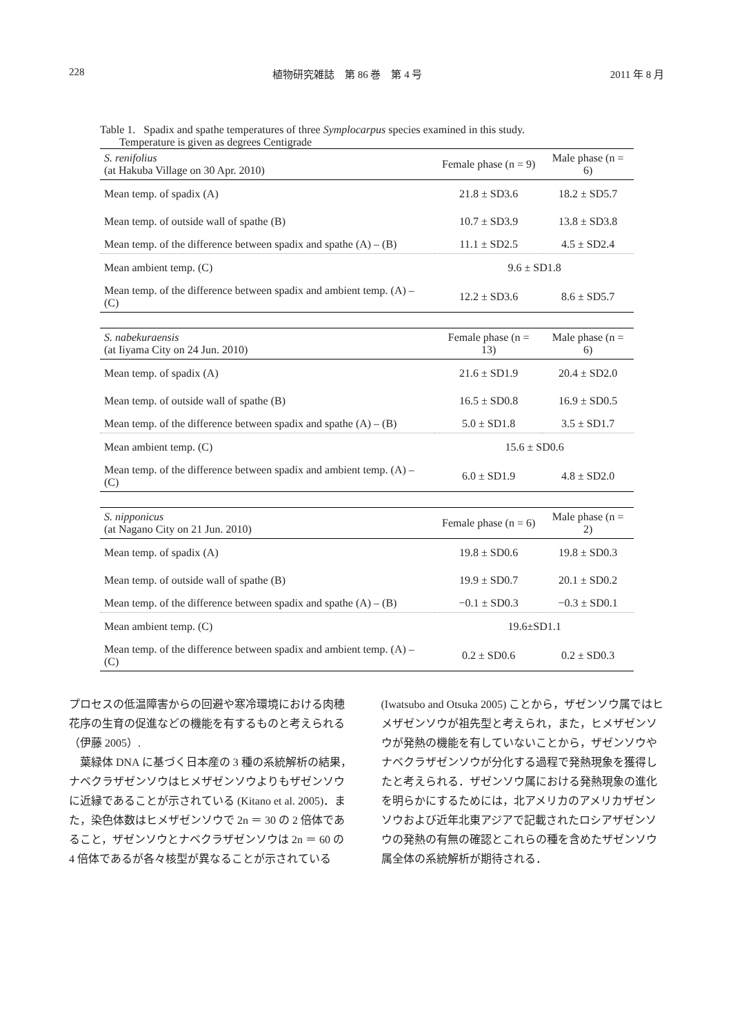228 植物研究雑誌　第 86 巻　第 4 号 2011 年 8 月
Table 1. Spadix and spathe temperatures of three Symplocarpus species examined in this study.
Temperature is given as degrees Centigrade
| S. renifolius (at Hakuba Village on 30 Apr. 2010) | Female phase (n = 9) | Male phase (n = 6) |
| Mean temp. of spadix (A) | 21.8 ± SD3.6 | 18.2 ± SD5.7 |
| Mean temp. of outside wall of spathe (B) | 10.7 ± SD3.9 | 13.8 ± SD3.8 |
| Mean temp. of the difference between spadix and spathe (A) – (B) | 11.1 ± SD2.5 | 4.5 ± SD2.4 |
| Mean ambient temp. (C) | 9.6 ± SD1.8 | |
| Mean temp. of the difference between spadix and ambient temp. (A) – (C) | 12.2 ± SD3.6 | 8.6 ± SD5.7 |
| S. nabekuraensis (at Iiyama City on 24 Jun. 2010) | Female phase (n = 13) | Male phase (n = 6) |
| Mean temp. of spadix (A) | 21.6 ± SD1.9 | 20.4 ± SD2.0 |
| Mean temp. of outside wall of spathe (B) | 16.5 ± SD0.8 | 16.9 ± SD0.5 |
| Mean temp. of the difference between spadix and spathe (A) – (B) | 5.0 ± SD1.8 | 3.5 ± SD1.7 |
| Mean ambient temp. (C) | 15.6 ± SD0.6 | |
| Mean temp. of the difference between spadix and ambient temp. (A) – (C) | 6.0 ± SD1.9 | 4.8 ± SD2.0 |
| S. nipponicus (at Nagano City on 21 Jun. 2010) | Female phase (n = 6) | Male phase (n = 2) |
| Mean temp. of spadix (A) | 19.8 ± SD0.6 | 19.8 ± SD0.3 |
| Mean temp. of outside wall of spathe (B) | 19.9 ± SD0.7 | 20.1 ± SD0.2 |
| Mean temp. of the difference between spadix and spathe (A) – (B) | −0.1 ± SD0.3 | −0.3 ± SD0.1 |
| Mean ambient temp. (C) | 19.6±SD1.1 | |
| Mean temp. of the difference between spadix and ambient temp. (A) – (C) | 0.2 ± SD0.6 | 0.2 ± SD0.3 |
プロセスの低温障害からの回避や寒冷環境における肉穂花序の生育の促進などの機能を有するものと考えられる（伊藤 2005）.
　葉緑体 DNA に基づく日本産の 3 種の系統解析の結果，ナベクラザゼンソウはヒメザゼンソウよりもザゼンソウに近縁であることが示されている (Kitano et al. 2005)．また，染色体数はヒメザゼンソウで 2n ＝ 30 の 2 倍体であること，ザゼンソウとナベクラザゼンソウは 2n ＝ 60 の 4 倍体であるが各々核型が異なることが示されている
(Iwatsubo and Otsuka 2005) ことから，ザゼンソウ属ではヒメザゼンソウが祖先型と考えられ，また，ヒメザゼンソウが発熱の機能を有していないことから，ザゼンソウやナベクラザゼンソウが分化する過程で発熱現象を獲得したと考えられる．ザゼンソウ属における発熱現象の進化を明らかにするためには，北アメリカのアメリカザゼンソウおよび近年北東アジアで記載されたロシアザゼンソウの発熱の有無の確認とこれらの種を含めたザゼンソウ属全体の系統解析が期待される．